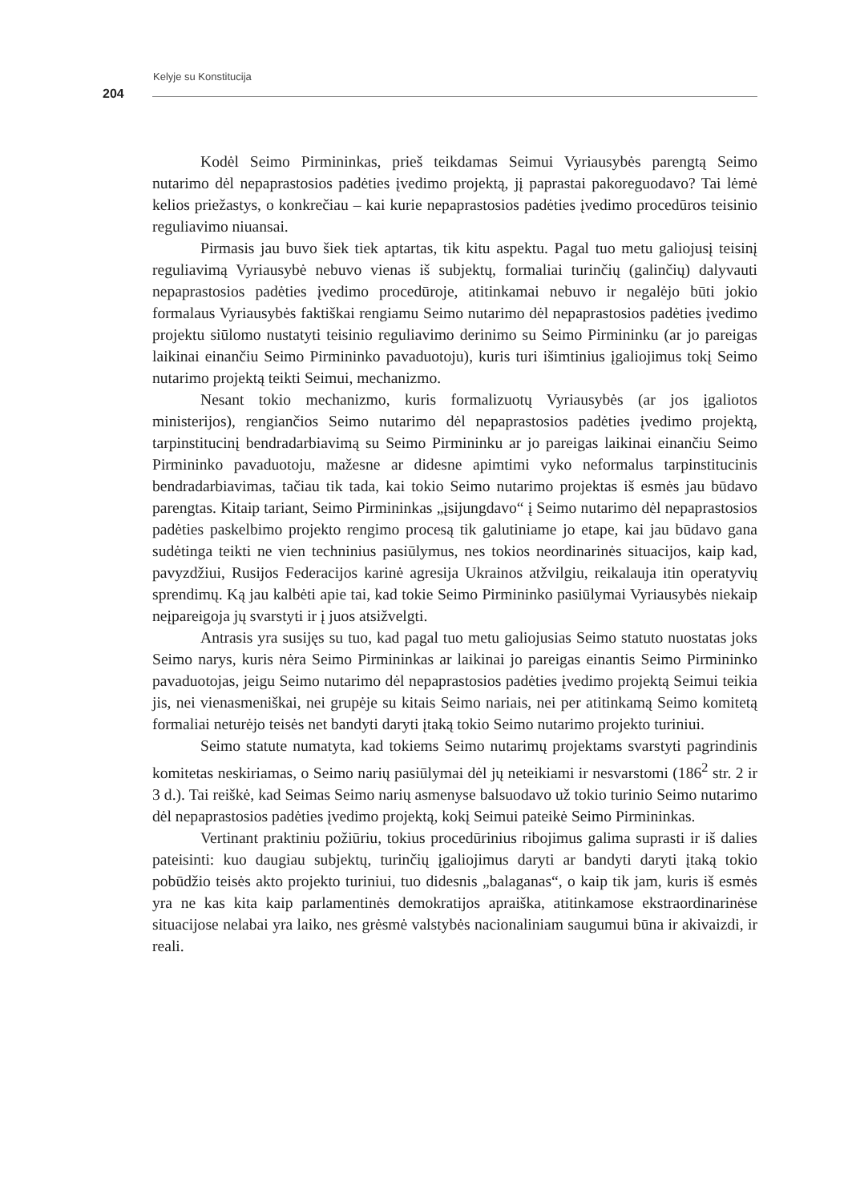Kelyje su Konstitucija
204
Kodėl Seimo Pirmininkas, prieš teikdamas Seimui Vyriausybės parengtą Seimo nutarimo dėl nepaprastosios padėties įvedimo projektą, jį paprastai pakoreguodavo? Tai lėmė kelios priežastys, o konkrečiau – kai kurie nepaprastosios padėties įvedimo procedūros teisinio reguliavimo niuansai.
Pirmasis jau buvo šiek tiek aptartas, tik kitu aspektu. Pagal tuo metu galiojusį teisinį reguliavimą Vyriausybė nebuvo vienas iš subjektų, formaliai turinčių (galinčių) dalyvauti nepaprastosios padėties įvedimo procedūroje, atitinkamai nebuvo ir negalėjo būti jokio formalaus Vyriausybės faktiškai rengiamu Seimo nutarimo dėl nepaprastosios padėties įvedimo projektu siūlomo nustatyti teisinio reguliavimo derinimo su Seimo Pirmininku (ar jo pareigas laikinai einančiu Seimo Pirmininko pavaduotoju), kuris turi išimtinius įgaliojimus tokį Seimo nutarimo projektą teikti Seimui, mechanizmo.
Nesant tokio mechanizmo, kuris formalizuotų Vyriausybės (ar jos įgaliotos ministerijos), rengiančios Seimo nutarimo dėl nepaprastosios padėties įvedimo projektą, tarpinstitucinį bendradarbiavimą su Seimo Pirmininku ar jo pareigas laikinai einančiu Seimo Pirmininko pavaduotoju, mažesne ar didesne apimtimi vyko neformalus tarpinstitucinis bendradarbiavimas, tačiau tik tada, kai tokio Seimo nutarimo projektas iš esmės jau būdavo parengtas. Kitaip tariant, Seimo Pirmininkas „įsijungdavo“ į Seimo nutarimo dėl nepaprastosios padėties paskelbimo projekto rengimo procesą tik galutiniame jo etape, kai jau būdavo gana sudėtinga teikti ne vien techninius pasiūlymus, nes tokios neordinarinės situacijos, kaip kad, pavyzdžiui, Rusijos Federacijos karinė agresija Ukrainos atžvilgiu, reikalauja itin operatyvių sprendimų. Ką jau kalbėti apie tai, kad tokie Seimo Pirmininko pasiūlymai Vyriausybės niekaip neįpareigoja jų svarstyti ir į juos atsižvelgti.
Antrasis yra susijęs su tuo, kad pagal tuo metu galiojusias Seimo statuto nuostatas joks Seimo narys, kuris nėra Seimo Pirmininkas ar laikinai jo pareigas einantis Seimo Pirmininko pavaduotojas, jeigu Seimo nutarimo dėl nepaprastosios padėties įvedimo projektą Seimui teikia jis, nei vienasmeniškai, nei grupėje su kitais Seimo nariais, nei per atitinkamą Seimo komitetą formaliai neturėjo teisės net bandyti daryti įtaką tokio Seimo nutarimo projekto turiniui.
Seimo statute numatyta, kad tokiems Seimo nutarimų projektams svarstyti pagrindinis komitetas neskiriamas, o Seimo narių pasiūlymai dėl jų neteikiami ir nesvarstomi (186<sup>2</sup> str. 2 ir 3 d.). Tai reiškė, kad Seimas Seimo narių asmenyse balsuodavo už tokio turinio Seimo nutarimo dėl nepaprastosios padėties įvedimo projektą, kokį Seimui pateikė Seimo Pirmininkas.
Vertinant praktiniu požiūriu, tokius procedūrinius ribojimus galima suprasti ir iš dalies pateisinti: kuo daugiau subjektų, turinčių įgaliojimus daryti ar bandyti daryti įtaką tokio pobūdžio teisės akto projekto turiniui, tuo didesnis „balaganas“, o kaip tik jam, kuris iš esmės yra ne kas kita kaip parlamentinės demokratijos apraiška, atitinkamose ekstraordinarinėse situacijose nelabai yra laiko, nes grėsmė valstybės nacionaliniam saugumui būna ir akivaizdi, ir reali.